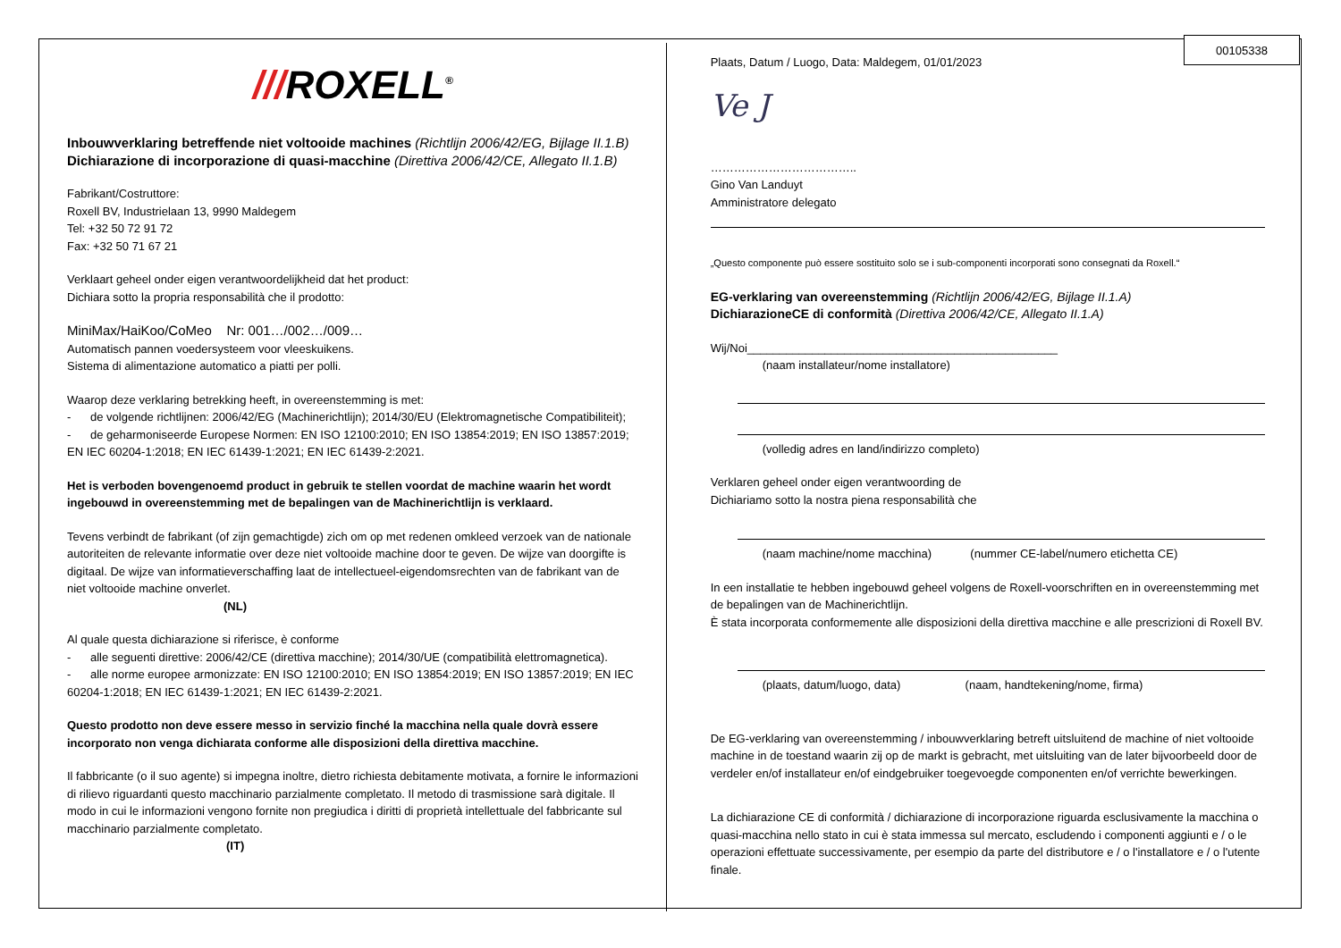00105338
///ROXELL<sup>®</sup>
Inbouwverklaring betreffende niet voltooide machines (Richtlijn 2006/42/EG, Bijlage II.1.B)
Dichiarazione di incorporazione di quasi-macchine (Direttiva 2006/42/CE, Allegato II.1.B)
Fabrikant/Costruttore:
Roxell BV, Industrielaan 13, 9990 Maldegem
Tel: +32 50 72 91 72
Fax: +32 50 71 67 21
Verklaart geheel onder eigen verantwoordelijkheid dat het product:
Dichiara sotto la propria responsabilità che il prodotto:
MiniMax/HaiKoo/CoMeo Nr: 001…/002…/009…
Automatisch pannen voedersysteem voor vleeskuikens.
Sistema di alimentazione automatico a piatti per polli.
Waarop deze verklaring betrekking heeft, in overeenstemming is met:
- de volgende richtlijnen: 2006/42/EG (Machinerichtlijn); 2014/30/EU (Elektromagnetische Compatibiliteit);
- de geharmoniseerde Europese Normen: EN ISO 12100:2010; EN ISO 13854:2019; EN ISO 13857:2019; EN IEC 60204-1:2018; EN IEC 61439-1:2021; EN IEC 61439-2:2021.
Het is verboden bovengenoemd product in gebruik te stellen voordat de machine waarin het wordt ingebouwd in overeenstemming met de bepalingen van de Machinerichtlijn is verklaard.
Tevens verbindt de fabrikant (of zijn gemachtigde) zich om op met redenen omkleed verzoek van de nationale autoriteiten de relevante informatie over deze niet voltooide machine door te geven. De wijze van doorgifte is digitaal. De wijze van informatieverschaffing laat de intellectueel-eigendomsrechten van de fabrikant van de niet voltooide machine onverlet.
(NL)
Al quale questa dichiarazione si riferisce, è conforme
- alle seguenti direttive: 2006/42/CE (direttiva macchine); 2014/30/UE (compatibilità elettromagnetica).
- alle norme europee armonizzate: EN ISO 12100:2010; EN ISO 13854:2019; EN ISO 13857:2019; EN IEC 60204-1:2018; EN IEC 61439-1:2021; EN IEC 61439-2:2021.
Questo prodotto non deve essere messo in servizio finché la macchina nella quale dovrà essere incorporato non venga dichiarata conforme alle disposizioni della direttiva macchine.
Il fabbricante (o il suo agente) si impegna inoltre, dietro richiesta debitamente motivata, a fornire le informazioni di rilievo riguardanti questo macchinario parzialmente completato. Il metodo di trasmissione sarà digitale. Il modo in cui le informazioni vengono fornite non pregiudica i diritti di proprietà intellettuale del fabbricante sul macchinario parzialmente completato.
(IT)
Plaats, Datum / Luogo, Data: Maldegem, 01/01/2023
Ve J
………………………………..
Gino Van Landuyt
Amministratore delegato
„Questo componente può essere sostituito solo se i sub-componenti incorporati sono consegnati da Roxell.“
EG-verklaring van overeenstemming (Richtlijn 2006/42/EG, Bijlage II.1.A)
DichiarazioneCE di conformità (Direttiva 2006/42/CE, Allegato II.1.A)
Wij/Noi________________________________________________
(naam installateur/nome installatore)
(volledig adres en land/indirizzo completo)
Verklaren geheel onder eigen verantwoording de
Dichiariamo sotto la nostra piena responsabilità che
(naam machine/nome macchina) (nummer CE-label/numero etichetta CE)
In een installatie te hebben ingebouwd geheel volgens de Roxell-voorschriften en in overeenstemming met de bepalingen van de Machinerichtlijn.
È stata incorporata conformemente alle disposizioni della direttiva macchine e alle prescrizioni di Roxell BV.
(plaats, datum/luogo, data) (naam, handtekening/nome, firma)
De EG-verklaring van overeenstemming / inbouwverklaring betreft uitsluitend de machine of niet voltooide machine in de toestand waarin zij op de markt is gebracht, met uitsluiting van de later bijvoorbeeld door de verdeler en/of installateur en/of eindgebruiker toegevoegde componenten en/of verrichte bewerkingen.
La dichiarazione CE di conformità / dichiarazione di incorporazione riguarda esclusivamente la macchina o quasi-macchina nello stato in cui è stata immessa sul mercato, escludendo i componenti aggiunti e / o le operazioni effettuate successivamente, per esempio da parte del distributore e / o l'installatore e / o l'utente finale.